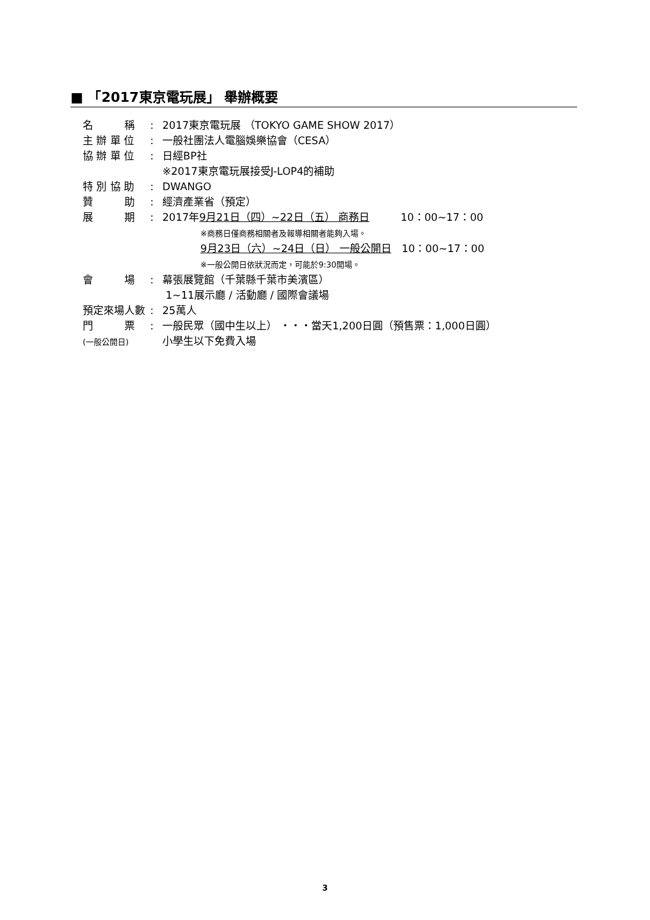■ 「2017東京電玩展」 舉辦概要
名　　　稱: 2017東京電玩展 （TOKYO GAME SHOW 2017）
主 辦 單 位: 一般社團法人電腦娛樂協會（CESA）
協 辦 單 位: 日經BP社
※2017東京電玩展接受J-LOP4的補助
特 別 協 助: DWANGO
贊　　　助: 經濟產業省（預定）
展　　　期: 2017年9月21日（四）~22日（五） 商務日　　　10：00~17：00
※商務日僅商務相關者及報導相關者能夠入場。
9月23日（六）~24日（日） 一般公開日　10：00~17：00
※一般公開日依狀況而定，可能於9:30開場。
會　　　場: 幕張展覽館（千葉縣千葉市美濱區）
1~11展示廳 / 活動廳 / 國際會議場
預定來場人數: 25萬人
門　　　票
(一般公開日): 一般民眾（國中生以上） ・・・當天1,200日圓（預售票：1,000日圓）
小學生以下免費入場
3